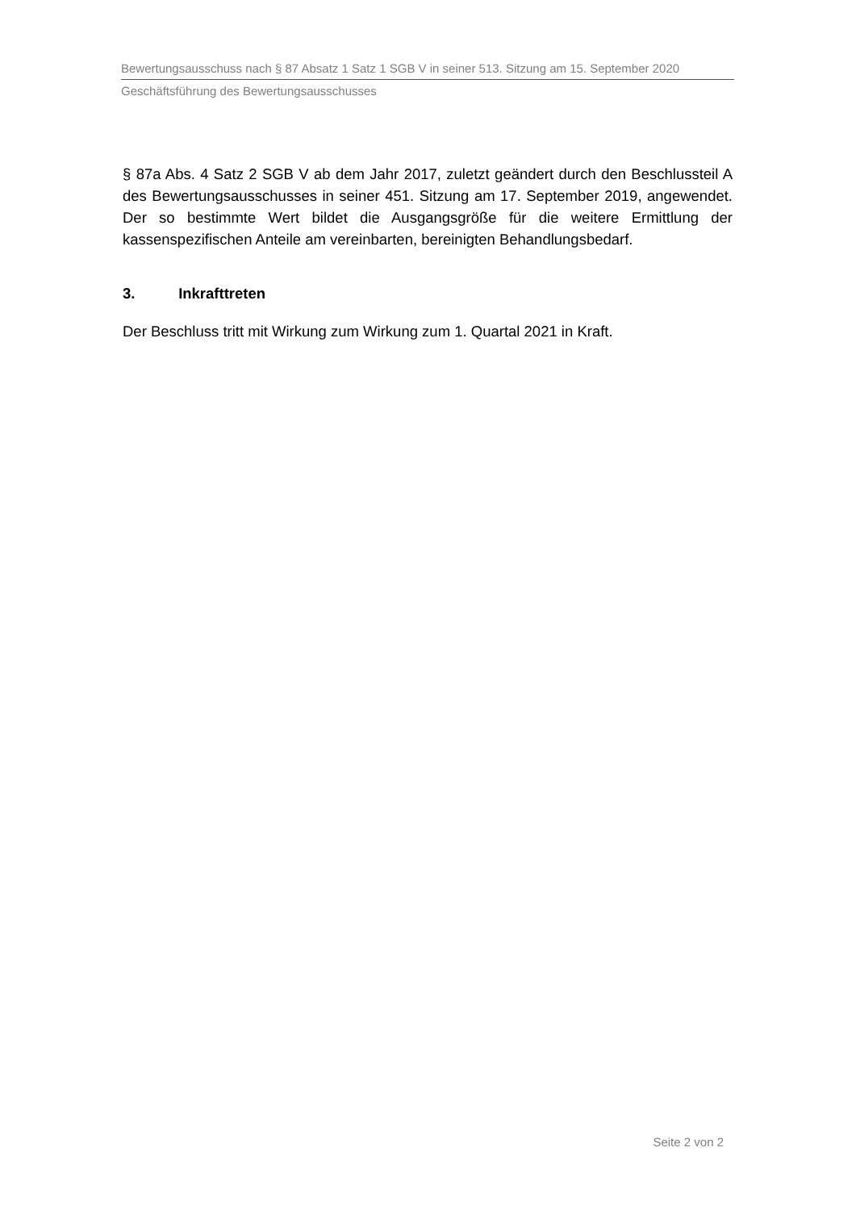Bewertungsausschuss nach § 87 Absatz 1 Satz 1 SGB V in seiner 513. Sitzung am 15. September 2020
Geschäftsführung des Bewertungsausschusses
§ 87a Abs. 4 Satz 2 SGB V ab dem Jahr 2017, zuletzt geändert durch den Beschlussteil A des Bewertungsausschusses in seiner 451. Sitzung am 17. September 2019, angewendet. Der so bestimmte Wert bildet die Ausgangsgröße für die weitere Ermittlung der kassenspezifischen Anteile am vereinbarten, bereinigten Behandlungsbedarf.
3. Inkrafttreten
Der Beschluss tritt mit Wirkung zum Wirkung zum 1. Quartal 2021 in Kraft.
Seite 2 von 2